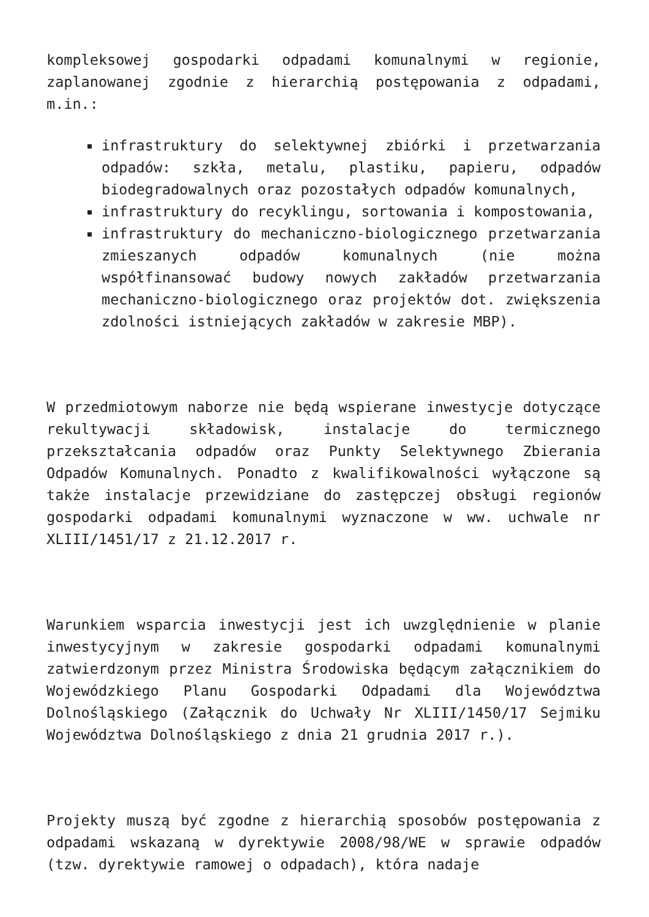kompleksowej gospodarki odpadami komunalnymi w regionie, zaplanowanej zgodnie z hierarchią postępowania z odpadami, m.in.:
infrastruktury do selektywnej zbiórki i przetwarzania odpadów: szkła, metalu, plastiku, papieru, odpadów biodegradowalnych oraz pozostałych odpadów komunalnych,
infrastruktury do recyklingu, sortowania i kompostowania,
infrastruktury do mechaniczno-biologicznego przetwarzania zmieszanych odpadów komunalnych (nie można współfinansować budowy nowych zakładów przetwarzania mechaniczno-biologicznego oraz projektów dot. zwiększenia zdolności istniejących zakładów w zakresie MBP).
W przedmiotowym naborze nie będą wspierane inwestycje dotyczące rekultywacji składowisk, instalacje do termicznego przekształcania odpadów oraz Punkty Selektywnego Zbierania Odpadów Komunalnych. Ponadto z kwalifikowalności wyłączone są także instalacje przewidziane do zastępczej obsługi regionów gospodarki odpadami komunalnymi wyznaczone w ww. uchwale nr XLIII/1451/17 z 21.12.2017 r.
Warunkiem wsparcia inwestycji jest ich uwzględnienie w planie inwestycyjnym w zakresie gospodarki odpadami komunalnymi zatwierdzonym przez Ministra Środowiska będącym załącznikiem do Wojewódzkiego Planu Gospodarki Odpadami dla Województwa Dolnośląskiego (Załącznik do Uchwały Nr XLIII/1450/17 Sejmiku Województwa Dolnośląskiego z dnia 21 grudnia 2017 r.).
Projekty muszą być zgodne z hierarchią sposobów postępowania z odpadami wskazaną w dyrektywie 2008/98/WE w sprawie odpadów (tzw. dyrektywie ramowej o odpadach), która nadaje